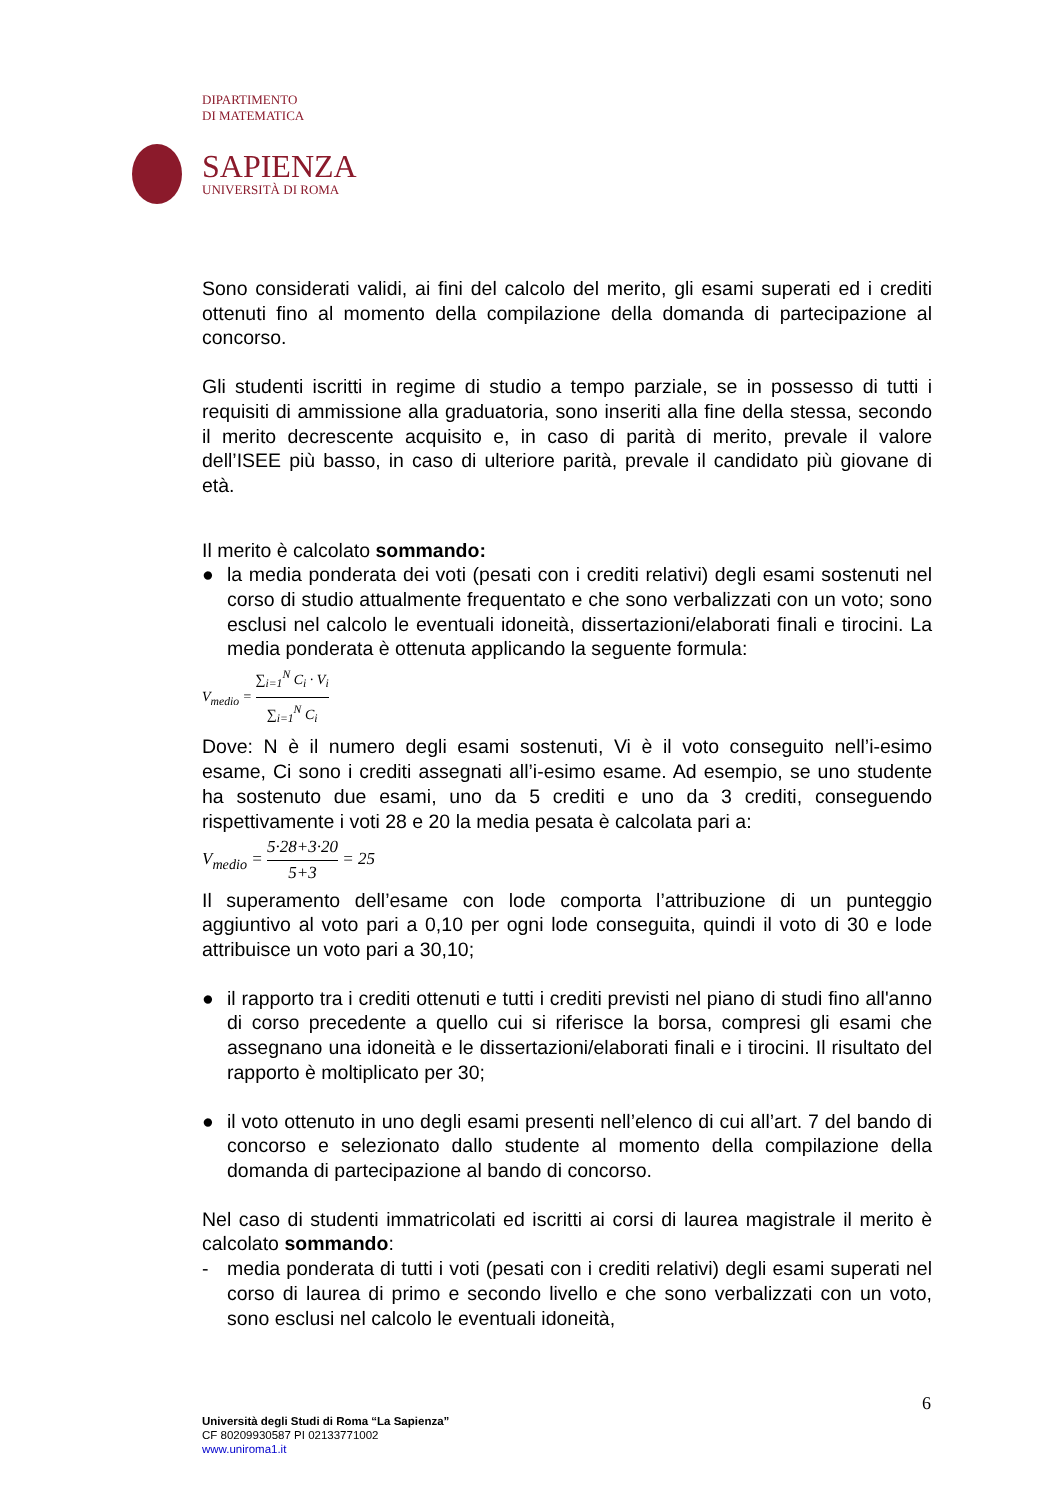DIPARTIMENTO
DI MATEMATICA
SAPIENZA
UNIVERSITÀ DI ROMA
Sono considerati validi, ai fini del calcolo del merito, gli esami superati ed i crediti ottenuti fino al momento della compilazione della domanda di partecipazione al concorso.
Gli studenti iscritti in regime di studio a tempo parziale, se in possesso di tutti i requisiti di ammissione alla graduatoria, sono inseriti alla fine della stessa, secondo il merito decrescente acquisito e, in caso di parità di merito, prevale il valore dell’ISEE più basso, in caso di ulteriore parità, prevale il candidato più giovane di età.
Il merito è calcolato sommando:
● la media ponderata dei voti (pesati con i crediti relativi) degli esami sostenuti nel corso di studio attualmente frequentato e che sono verbalizzati con un voto; sono esclusi nel calcolo le eventuali idoneità, dissertazioni/elaborati finali e tirocini. La media ponderata è ottenuta applicando la seguente formula:
V<sub>medio</sub> = ∑<sub>i=1</sub><sup>N</sup> C<sub>i</sub> · V<sub>i</sub> ∑<sub>i=1</sub><sup>N</sup> C<sub>i</sub>
Dove: N è il numero degli esami sostenuti, Vi è il voto conseguito nell’i-esimo esame, Ci sono i crediti assegnati all’i-esimo esame. Ad esempio, se uno studente ha sostenuto due esami, uno da 5 crediti e uno da 3 crediti, conseguendo rispettivamente i voti 28 e 20 la media pesata è calcolata pari a:
V<sub>medio</sub> = 5·28+3·20 5+3 = 25
Il superamento dell’esame con lode comporta l’attribuzione di un punteggio aggiuntivo al voto pari a 0,10 per ogni lode conseguita, quindi il voto di 30 e lode attribuisce un voto pari a 30,10;
● il rapporto tra i crediti ottenuti e tutti i crediti previsti nel piano di studi fino all'anno di corso precedente a quello cui si riferisce la borsa, compresi gli esami che assegnano una idoneità e le dissertazioni/elaborati finali e i tirocini. Il risultato del rapporto è moltiplicato per 30;
● il voto ottenuto in uno degli esami presenti nell’elenco di cui all’art. 7 del bando di concorso e selezionato dallo studente al momento della compilazione della domanda di partecipazione al bando di concorso.
Nel caso di studenti immatricolati ed iscritti ai corsi di laurea magistrale il merito è calcolato sommando:
- media ponderata di tutti i voti (pesati con i crediti relativi) degli esami superati nel corso di laurea di primo e secondo livello e che sono verbalizzati con un voto, sono esclusi nel calcolo le eventuali idoneità,
6
Università degli Studi di Roma “La Sapienza”
CF 80209930587 PI 02133771002
www.uniroma1.it